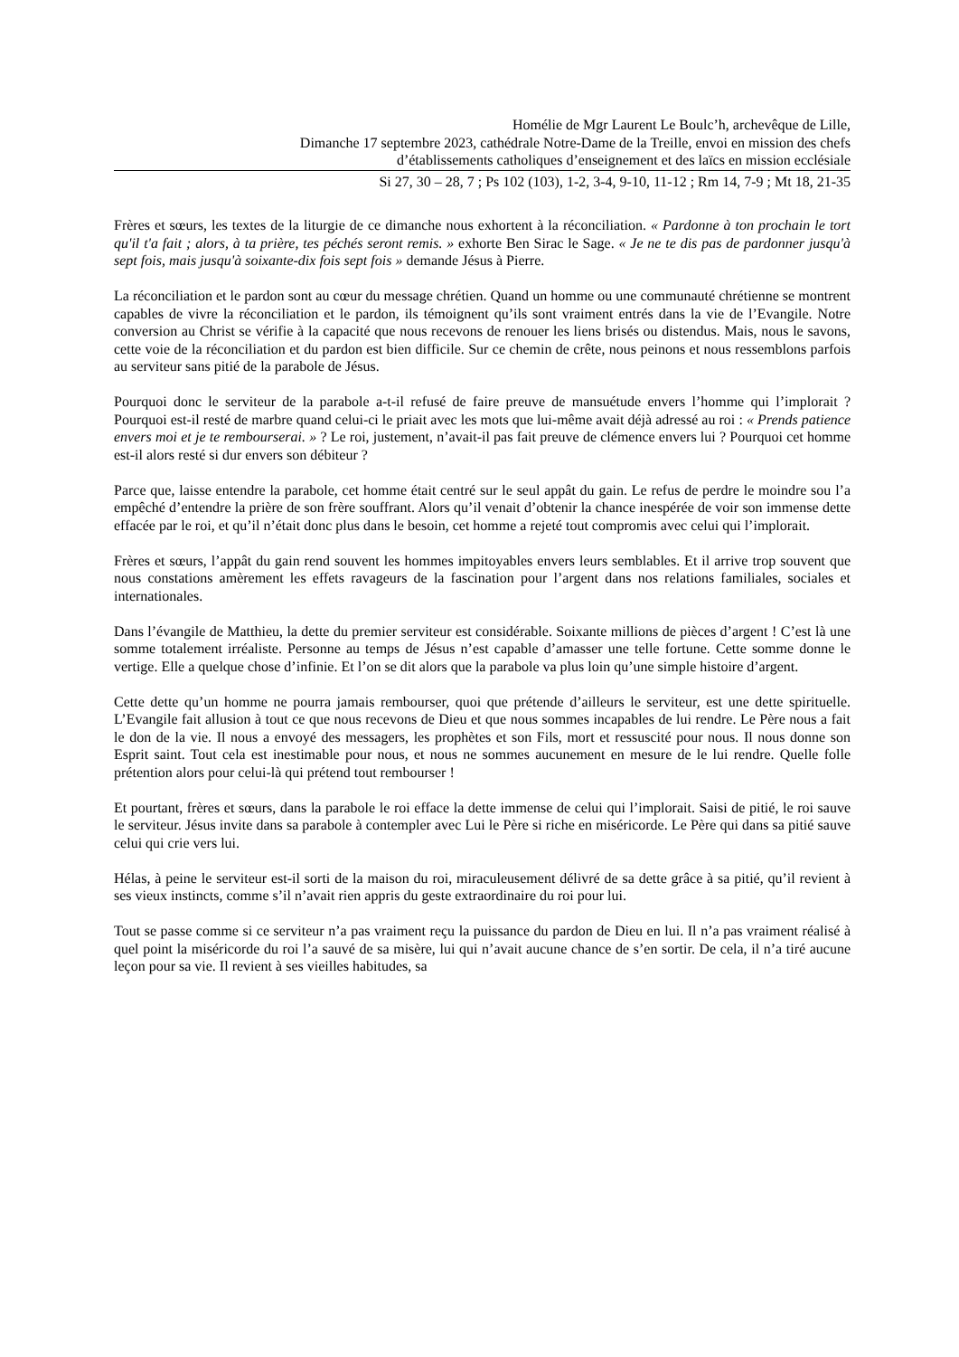Homélie de Mgr Laurent Le Boulc’h, archevêque de Lille,
Dimanche 17 septembre 2023, cathédrale Notre-Dame de la Treille, envoi en mission des chefs
d’établissements catholiques d’enseignement et des laïcs en mission ecclésiale
Si 27, 30 – 28, 7 ; Ps 102 (103), 1-2, 3-4, 9-10, 11-12 ; Rm 14, 7-9 ; Mt 18, 21-35
Frères et sœurs, les textes de la liturgie de ce dimanche nous exhortent à la réconciliation. « Pardonne à ton prochain le tort qu'il t'a fait ; alors, à ta prière, tes péchés seront remis. » exhorte Ben Sirac le Sage. « Je ne te dis pas de pardonner jusqu'à sept fois, mais jusqu'à soixante-dix fois sept fois » demande Jésus à Pierre.
La réconciliation et le pardon sont au cœur du message chrétien. Quand un homme ou une communauté chrétienne se montrent capables de vivre la réconciliation et le pardon, ils témoignent qu’ils sont vraiment entrés dans la vie de l’Evangile. Notre conversion au Christ se vérifie à la capacité que nous recevons de renouer les liens brisés ou distendus. Mais, nous le savons, cette voie de la réconciliation et du pardon est bien difficile. Sur ce chemin de crête, nous peinons et nous ressemblons parfois au serviteur sans pitié de la parabole de Jésus.
Pourquoi donc le serviteur de la parabole a-t-il refusé de faire preuve de mansuétude envers l’homme qui l’implorait ? Pourquoi est-il resté de marbre quand celui-ci le priait avec les mots que lui-même avait déjà adressé au roi : « Prends patience envers moi et je te rembourserai. » ? Le roi, justement, n’avait-il pas fait preuve de clémence envers lui ? Pourquoi cet homme est-il alors resté si dur envers son débiteur ?
Parce que, laisse entendre la parabole, cet homme était centré sur le seul appât du gain. Le refus de perdre le moindre sou l’a empêché d’entendre la prière de son frère souffrant. Alors qu’il venait d’obtenir la chance inespérée de voir son immense dette effacée par le roi, et qu’il n’était donc plus dans le besoin, cet homme a rejeté tout compromis avec celui qui l’implorait.
Frères et sœurs, l’appât du gain rend souvent les hommes impitoyables envers leurs semblables. Et il arrive trop souvent que nous constations amèrement les effets ravageurs de la fascination pour l’argent dans nos relations familiales, sociales et internationales.
Dans l’évangile de Matthieu, la dette du premier serviteur est considérable. Soixante millions de pièces d’argent ! C’est là une somme totalement irréaliste. Personne au temps de Jésus n’est capable d’amasser une telle fortune. Cette somme donne le vertige. Elle a quelque chose d’infinie. Et l’on se dit alors que la parabole va plus loin qu’une simple histoire d’argent.
Cette dette qu’un homme ne pourra jamais rembourser, quoi que prétende d’ailleurs le serviteur, est une dette spirituelle. L’Evangile fait allusion à tout ce que nous recevons de Dieu et que nous sommes incapables de lui rendre. Le Père nous a fait le don de la vie. Il nous a envoyé des messagers, les prophètes et son Fils, mort et ressuscité pour nous. Il nous donne son Esprit saint. Tout cela est inestimable pour nous, et nous ne sommes aucunement en mesure de le lui rendre. Quelle folle prétention alors pour celui-là qui prétend tout rembourser !
Et pourtant, frères et sœurs, dans la parabole le roi efface la dette immense de celui qui l’implorait. Saisi de pitié, le roi sauve le serviteur. Jésus invite dans sa parabole à contempler avec Lui le Père si riche en miséricorde. Le Père qui dans sa pitié sauve celui qui crie vers lui.
Hélas, à peine le serviteur est-il sorti de la maison du roi, miraculeusement délivré de sa dette grâce à sa pitié, qu’il revient à ses vieux instincts, comme s’il n’avait rien appris du geste extraordinaire du roi pour lui.
Tout se passe comme si ce serviteur n’a pas vraiment reçu la puissance du pardon de Dieu en lui. Il n’a pas vraiment réalisé à quel point la miséricorde du roi l’a sauvé de sa misère, lui qui n’avait aucune chance de s’en sortir. De cela, il n’a tiré aucune leçon pour sa vie. Il revient à ses vieilles habitudes, sa